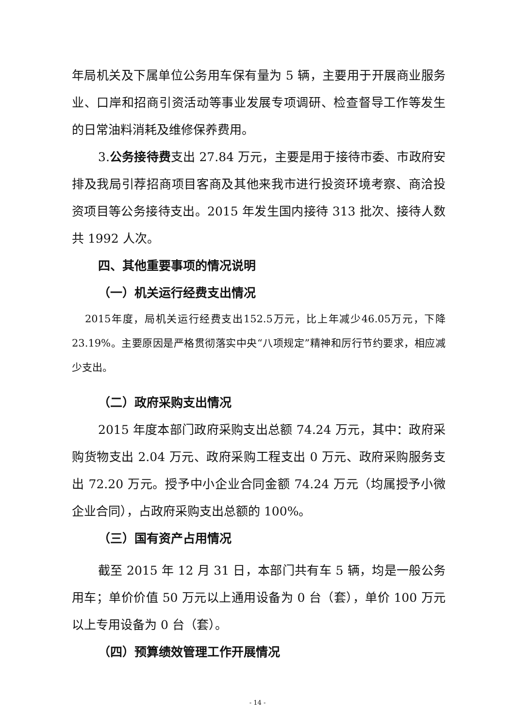年局机关及下属单位公务用车保有量为 5 辆，主要用于开展商业服务业、口岸和招商引资活动等事业发展专项调研、检查督导工作等发生的日常油料消耗及维修保养费用。
3.公务接待费支出 27.84 万元，主要是用于接待市委、市政府安排及我局引荐招商项目客商及其他来我市进行投资环境考察、商洽投资项目等公务接待支出。2015 年发生国内接待 313 批次、接待人数共 1992 人次。
四、其他重要事项的情况说明
（一）机关运行经费支出情况
2015年度，局机关运行经费支出152.5万元，比上年减少46.05万元，下降23.19%。主要原因是严格贯彻落实中央“八项规定”精神和厉行节约要求，相应减少支出。
（二）政府采购支出情况
2015 年度本部门政府采购支出总额 74.24 万元，其中：政府采购货物支出 2.04 万元、政府采购工程支出 0 万元、政府采购服务支出 72.20 万元。授予中小企业合同金额 74.24 万元（均属授予小微企业合同），占政府采购支出总额的 100%。
（三）国有资产占用情况
截至 2015 年 12 月 31 日，本部门共有车 5 辆，均是一般公务用车；单价价值 50 万元以上通用设备为 0 台（套），单价 100 万元以上专用设备为 0 台（套）。
（四）预算绩效管理工作开展情况
- 14 -